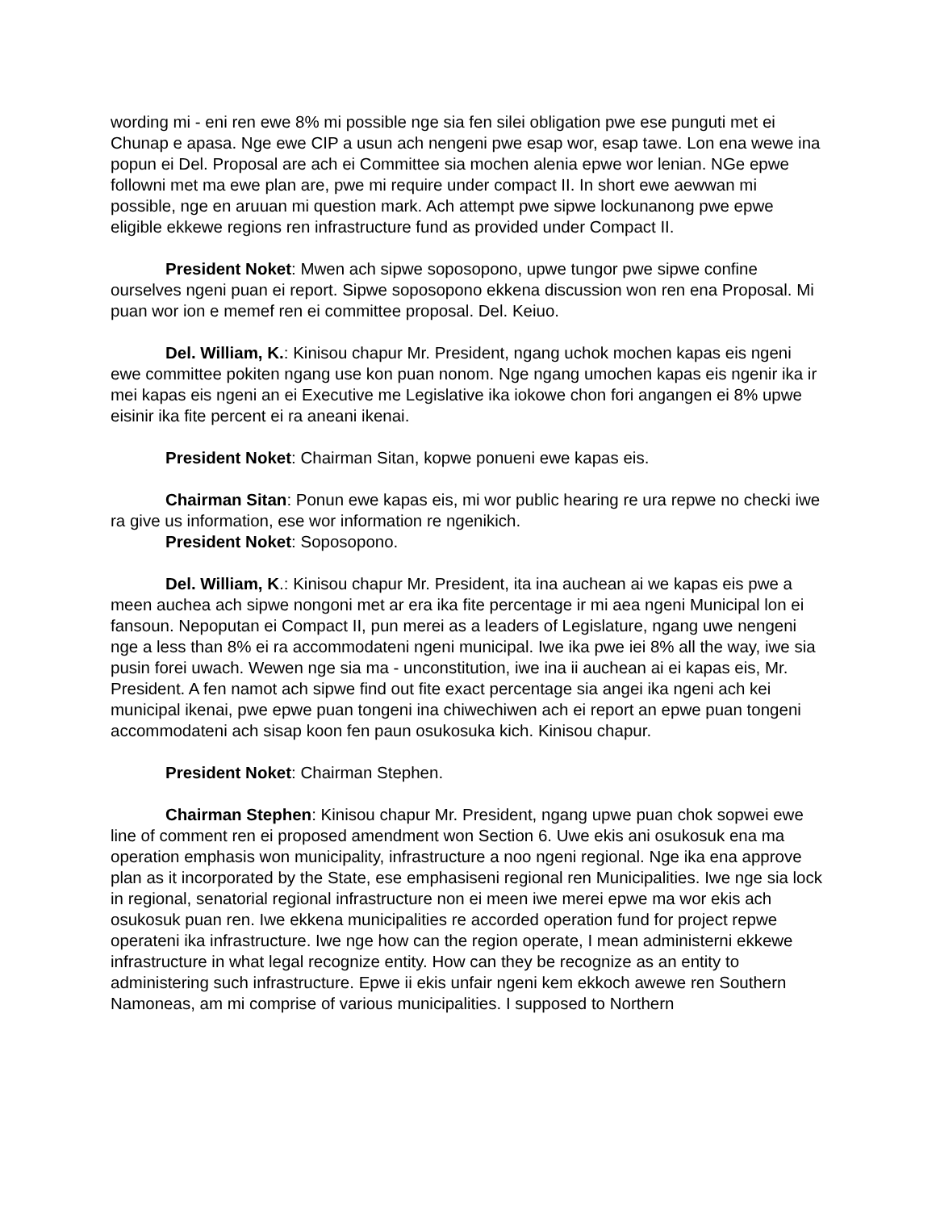wording mi - eni ren ewe 8% mi possible nge sia fen silei obligation pwe ese punguti met ei Chunap e apasa. Nge ewe CIP a usun ach nengeni pwe esap wor, esap tawe. Lon ena wewe ina popun ei Del. Proposal are ach ei Committee sia mochen alenia epwe wor lenian. NGe epwe followni met ma ewe plan are, pwe mi require under compact II. In short ewe aewwan mi possible, nge en aruuan mi question mark. Ach attempt pwe sipwe lockunanong pwe epwe eligible ekkewe regions ren infrastructure fund as provided under Compact II.
President Noket: Mwen ach sipwe soposopono, upwe tungor pwe sipwe confine ourselves ngeni puan ei report. Sipwe soposopono ekkena discussion won ren ena Proposal. Mi puan wor ion e memef ren ei committee proposal. Del. Keiuo.
Del. William, K.: Kinisou chapur Mr. President, ngang uchok mochen kapas eis ngeni ewe committee pokiten ngang use kon puan nonom. Nge ngang umochen kapas eis ngenir ika ir mei kapas eis ngeni an ei Executive me Legislative ika iokowe chon fori angangen ei 8% upwe eisinir ika fite percent ei ra aneani ikenai.
President Noket: Chairman Sitan, kopwe ponueni ewe kapas eis.
Chairman Sitan: Ponun ewe kapas eis, mi wor public hearing re ura repwe no checki iwe ra give us information, ese wor information re ngenikich.
President Noket: Soposopono.
Del. William, K.: Kinisou chapur Mr. President, ita ina auchean ai we kapas eis pwe a meen auchea ach sipwe nongoni met ar era ika fite percentage ir mi aea ngeni Municipal lon ei fansoun. Nepoputan ei Compact II, pun merei as a leaders of Legislature, ngang uwe nengeni nge a less than 8% ei ra accommodateni ngeni municipal. Iwe ika pwe iei 8% all the way, iwe sia pusin forei uwach. Wewen nge sia ma - unconstitution, iwe ina ii auchean ai ei kapas eis, Mr. President. A fen namot ach sipwe find out fite exact percentage sia angei ika ngeni ach kei municipal ikenai, pwe epwe puan tongeni ina chiwechiwen ach ei report an epwe puan tongeni accommodateni ach sisap koon fen paun osukosuka kich. Kinisou chapur.
President Noket: Chairman Stephen.
Chairman Stephen: Kinisou chapur Mr. President, ngang upwe puan chok sopwei ewe line of comment ren ei proposed amendment won Section 6. Uwe ekis ani osukosuk ena ma operation emphasis won municipality, infrastructure a noo ngeni regional. Nge ika ena approve plan as it incorporated by the State, ese emphasiseni regional ren Municipalities. Iwe nge sia lock in regional, senatorial regional infrastructure non ei meen iwe merei epwe ma wor ekis ach osukosuk puan ren. Iwe ekkena municipalities re accorded operation fund for project repwe operateni ika infrastructure. Iwe nge how can the region operate, I mean administerni ekkewe infrastructure in what legal recognize entity. How can they be recognize as an entity to administering such infrastructure. Epwe ii ekis unfair ngeni kem ekkoch awewe ren Southern Namoneas, am mi comprise of various municipalities. I supposed to Northern